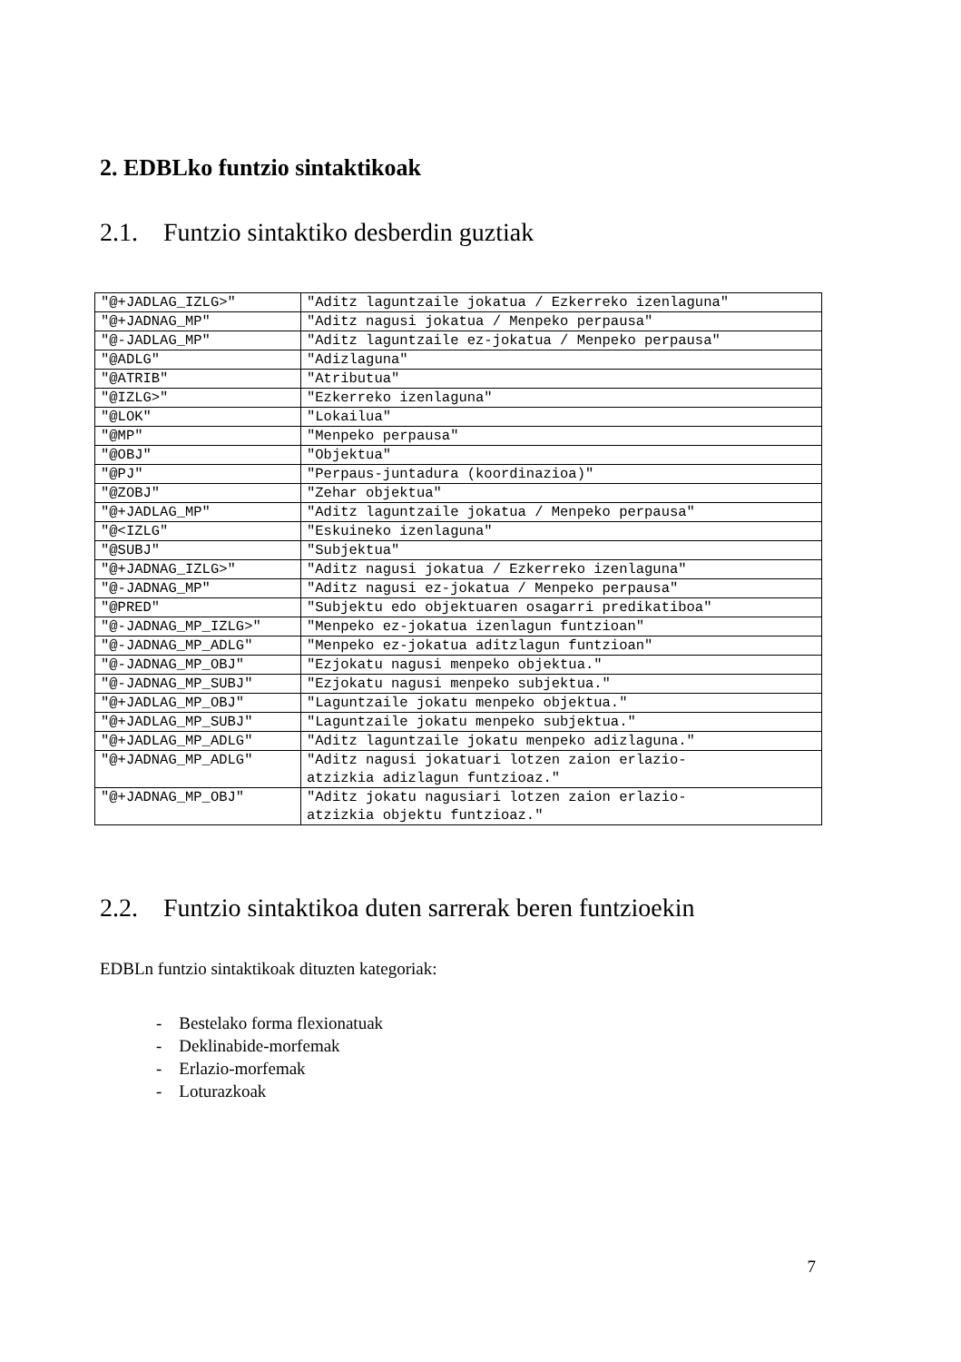2. EDBLko funtzio sintaktikoak
2.1. Funtzio sintaktiko desberdin guztiak
| "@+JADLAG_IZLG>" | "Aditz laguntzaile jokatua / Ezkerreko izenlaguna" |
| "@+JADNAG_MP" | "Aditz nagusi jokatua / Menpeko perpausa" |
| "@-JADLAG_MP" | "Aditz laguntzaile ez-jokatua / Menpeko perpausa" |
| "@ADLG" | "Adizlaguna" |
| "@ATRIB" | "Atributua" |
| "@IZLG>" | "Ezkerreko izenlaguna" |
| "@LOK" | "Lokailua" |
| "@MP" | "Menpeko perpausa" |
| "@OBJ" | "Objektua" |
| "@PJ" | "Perpaus-juntadura (koordinazioa)" |
| "@ZOBJ" | "Zehar objektua" |
| "@+JADLAG_MP" | "Aditz laguntzaile jokatua / Menpeko perpausa" |
| "@<IZLG" | "Eskuineko izenlaguna" |
| "@SUBJ" | "Subjektua" |
| "@+JADNAG_IZLG>" | "Aditz nagusi jokatua / Ezkerreko izenlaguna" |
| "@-JADNAG_MP" | "Aditz nagusi ez-jokatua / Menpeko perpausa" |
| "@PRED" | "Subjektu edo objektuaren osagarri predikatiboa" |
| "@-JADNAG_MP_IZLG>" | "Menpeko ez-jokatua izenlagun funtzioan" |
| "@-JADNAG_MP_ADLG" | "Menpeko ez-jokatua aditzlagun funtzioan" |
| "@-JADNAG_MP_OBJ" | "Ezjokatu nagusi menpeko objektua." |
| "@-JADNAG_MP_SUBJ" | "Ezjokatu nagusi menpeko subjektua." |
| "@+JADLAG_MP_OBJ" | "Laguntzaile jokatu menpeko objektua." |
| "@+JADLAG_MP_SUBJ" | "Laguntzaile jokatu menpeko subjektua." |
| "@+JADLAG_MP_ADLG" | "Aditz laguntzaile jokatu menpeko adizlaguna." |
| "@+JADNAG_MP_ADLG" | "Aditz nagusi jokatuari lotzen zaion erlazio- atzizkia adizlagun funtzioaz." |
| "@+JADNAG_MP_OBJ" | "Aditz jokatu nagusiari lotzen zaion erlazio- atzizkia objektu funtzioaz." |
2.2. Funtzio sintaktikoa duten sarrerak beren funtzioekin
EDBLn funtzio sintaktikoak dituzten kategoriak:
- Bestelako forma flexionatuak
- Deklinabide-morfemak
- Erlazio-morfemak
- Loturazkoak
7